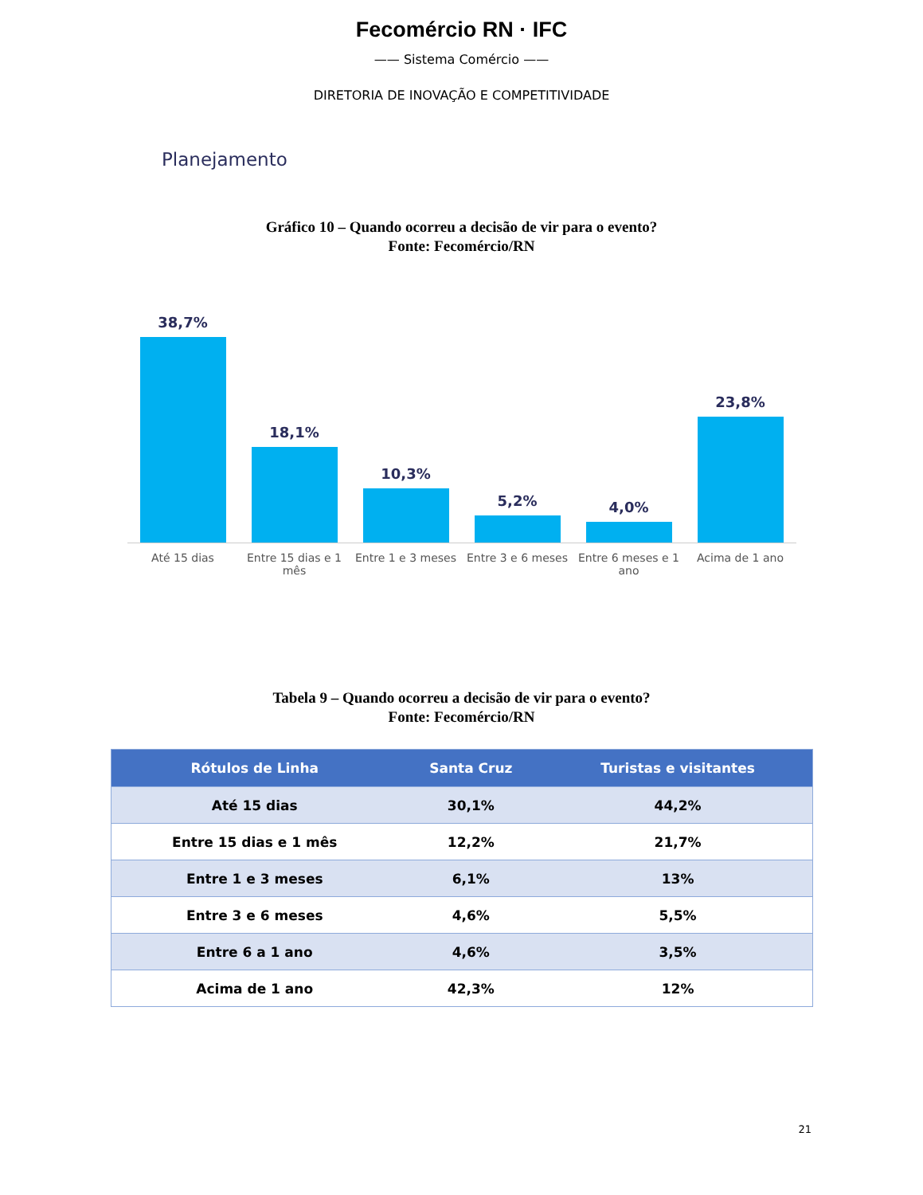Fecomércio RN · IFC
—— Sistema Comércio ——
DIRETORIA DE INOVAÇÃO E COMPETITIVIDADE
Planejamento
Gráfico 10 – Quando ocorreu a decisão de vir para o evento?
Fonte: Fecomércio/RN
38,7%
18,1%
10,3%
5,2%
4,0%
23,8%
Até 15 dias Entre 15 dias e 1 mês Entre 1 e 3 meses Entre 3 e 6 meses Entre 6 meses e 1 ano Acima de 1 ano
Tabela 9 – Quando ocorreu a decisão de vir para o evento?
Fonte: Fecomércio/RN
| Rótulos de Linha | Santa Cruz | Turistas e visitantes |
| --- | --- | --- |
| Até 15 dias | 30,1% | 44,2% |
| Entre 15 dias e 1 mês | 12,2% | 21,7% |
| Entre 1 e 3 meses | 6,1% | 13% |
| Entre 3 e 6 meses | 4,6% | 5,5% |
| Entre 6 a 1 ano | 4,6% | 3,5% |
| Acima de 1 ano | 42,3% | 12% |
21